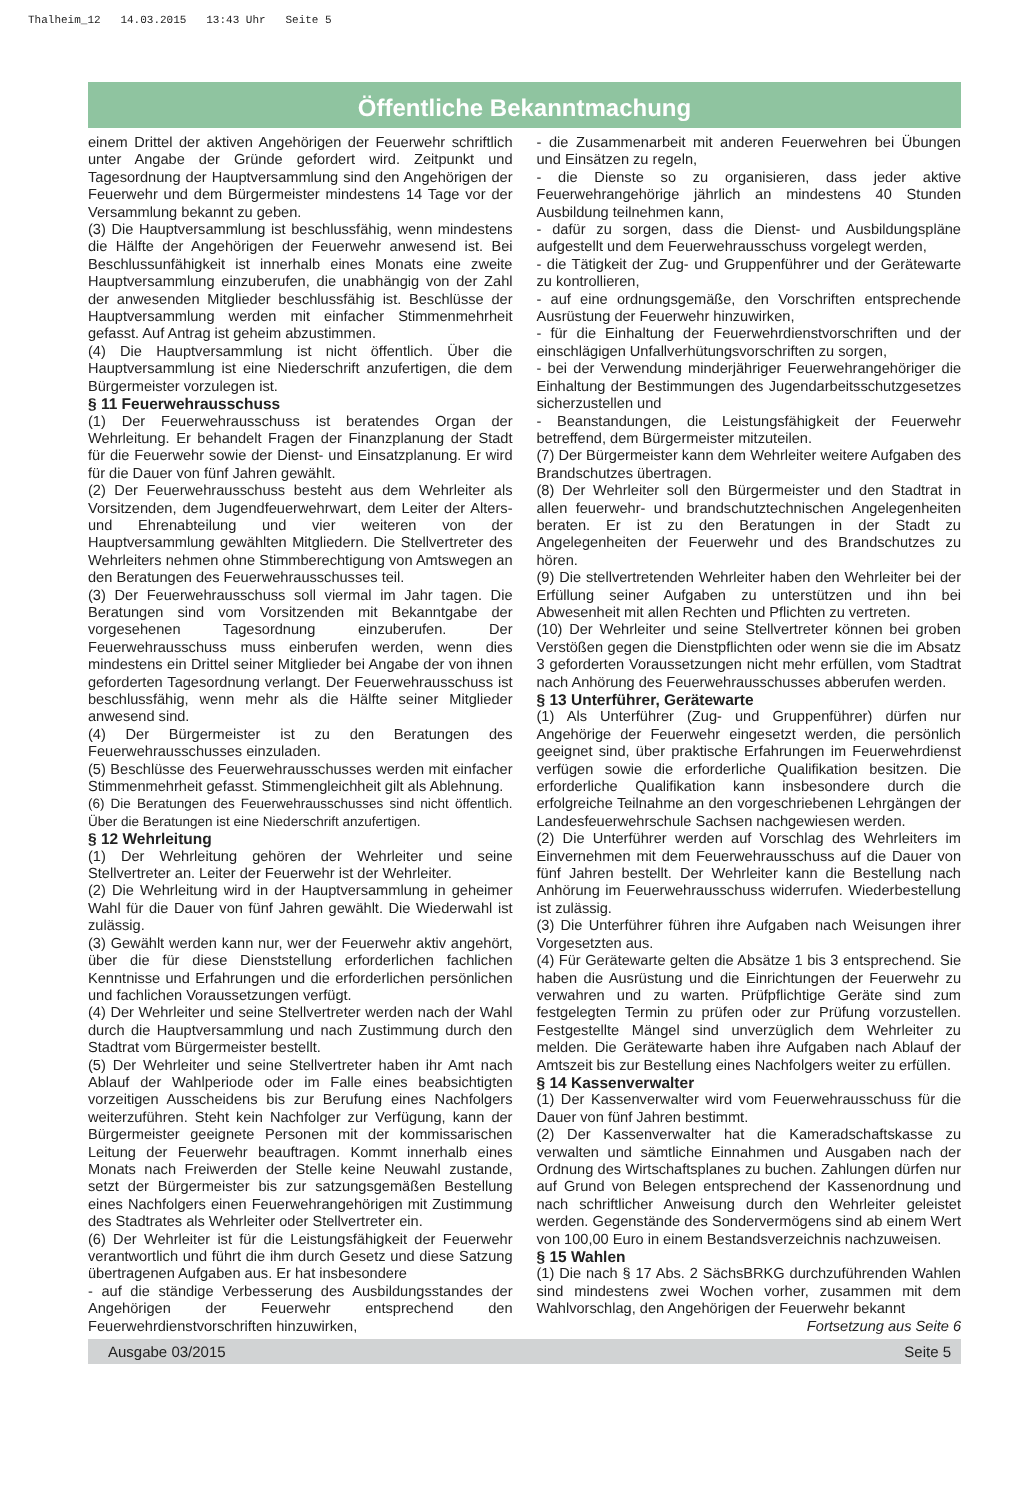Thalheim_12 14.03.2015 13:43 Uhr Seite 5
Öffentliche Bekanntmachung
einem Drittel der aktiven Angehörigen der Feuerwehr schriftlich unter Angabe der Gründe gefordert wird. Zeitpunkt und Tagesordnung der Hauptversammlung sind den Angehörigen der Feuerwehr und dem Bürgermeister mindestens 14 Tage vor der Versammlung bekannt zu geben.
(3) Die Hauptversammlung ist beschlussfähig, wenn mindestens die Hälfte der Angehörigen der Feuerwehr anwesend ist. Bei Beschlussunfähigkeit ist innerhalb eines Monats eine zweite Hauptversammlung einzuberufen, die unabhängig von der Zahl der anwesenden Mitglieder beschlussfähig ist. Beschlüsse der Hauptversammlung werden mit einfacher Stimmenmehrheit gefasst. Auf Antrag ist geheim abzustimmen.
(4) Die Hauptversammlung ist nicht öffentlich. Über die Hauptversammlung ist eine Niederschrift anzufertigen, die dem Bürgermeister vorzulegen ist.
§ 11 Feuerwehrausschuss
(1) Der Feuerwehrausschuss ist beratendes Organ der Wehrleitung. Er behandelt Fragen der Finanzplanung der Stadt für die Feuerwehr sowie der Dienst- und Einsatzplanung. Er wird für die Dauer von fünf Jahren gewählt.
(2) Der Feuerwehrausschuss besteht aus dem Wehrleiter als Vorsitzenden, dem Jugendfeuerwehrwart, dem Leiter der Alters- und Ehrenabteilung und vier weiteren von der Hauptversammlung gewählten Mitgliedern. Die Stellvertreter des Wehrleiters nehmen ohne Stimmberechtigung von Amtswegen an den Beratungen des Feuerwehrausschusses teil.
(3) Der Feuerwehrausschuss soll viermal im Jahr tagen. Die Beratungen sind vom Vorsitzenden mit Bekanntgabe der vorgesehenen Tagesordnung einzuberufen. Der Feuerwehrausschuss muss einberufen werden, wenn dies mindestens ein Drittel seiner Mitglieder bei Angabe der von ihnen geforderten Tagesordnung verlangt. Der Feuerwehrausschuss ist beschlussfähig, wenn mehr als die Hälfte seiner Mitglieder anwesend sind.
(4) Der Bürgermeister ist zu den Beratungen des Feuerwehrausschusses einzuladen.
(5) Beschlüsse des Feuerwehrausschusses werden mit einfacher Stimmenmehrheit gefasst. Stimmengleichheit gilt als Ablehnung.
(6) Die Beratungen des Feuerwehrausschusses sind nicht öffentlich. Über die Beratungen ist eine Niederschrift anzufertigen.
§ 12 Wehrleitung
(1) Der Wehrleitung gehören der Wehrleiter und seine Stellvertreter an. Leiter der Feuerwehr ist der Wehrleiter.
(2) Die Wehrleitung wird in der Hauptversammlung in geheimer Wahl für die Dauer von fünf Jahren gewählt. Die Wiederwahl ist zulässig.
(3) Gewählt werden kann nur, wer der Feuerwehr aktiv angehört, über die für diese Dienststellung erforderlichen fachlichen Kenntnisse und Erfahrungen und die erforderlichen persönlichen und fachlichen Voraussetzungen verfügt.
(4) Der Wehrleiter und seine Stellvertreter werden nach der Wahl durch die Hauptversammlung und nach Zustimmung durch den Stadtrat vom Bürgermeister bestellt.
(5) Der Wehrleiter und seine Stellvertreter haben ihr Amt nach Ablauf der Wahlperiode oder im Falle eines beabsichtigten vorzeitigen Ausscheidens bis zur Berufung eines Nachfolgers weiterzuführen. Steht kein Nachfolger zur Verfügung, kann der Bürgermeister geeignete Personen mit der kommissarischen Leitung der Feuerwehr beauftragen. Kommt innerhalb eines Monats nach Freiwerden der Stelle keine Neuwahl zustande, setzt der Bürgermeister bis zur satzungsgemäßen Bestellung eines Nachfolgers einen Feuerwehrangehörigen mit Zustimmung des Stadtrates als Wehrleiter oder Stellvertreter ein.
(6) Der Wehrleiter ist für die Leistungsfähigkeit der Feuerwehr verantwortlich und führt die ihm durch Gesetz und diese Satzung übertragenen Aufgaben aus. Er hat insbesondere
- auf die ständige Verbesserung des Ausbildungsstandes der Angehörigen der Feuerwehr entsprechend den Feuerwehrdienstvorschriften hinzuwirken,
- die Zusammenarbeit mit anderen Feuerwehren bei Übungen und Einsätzen zu regeln,
- die Dienste so zu organisieren, dass jeder aktive Feuerwehrangehörige jährlich an mindestens 40 Stunden Ausbildung teilnehmen kann,
- dafür zu sorgen, dass die Dienst- und Ausbildungspläne aufgestellt und dem Feuerwehrausschuss vorgelegt werden,
- die Tätigkeit der Zug- und Gruppenführer und der Gerätewarte zu kontrollieren,
- auf eine ordnungsgemäße, den Vorschriften entsprechende Ausrüstung der Feuerwehr hinzuwirken,
- für die Einhaltung der Feuerwehrdienstvorschriften und der einschlägigen Unfallverhütungsvorschriften zu sorgen,
- bei der Verwendung minderjähriger Feuerwehrangehöriger die Einhaltung der Bestimmungen des Jugendarbeitsschutzgesetzes sicherzustellen und
- Beanstandungen, die Leistungsfähigkeit der Feuerwehr betreffend, dem Bürgermeister mitzuteilen.
(7) Der Bürgermeister kann dem Wehrleiter weitere Aufgaben des Brandschutzes übertragen.
(8) Der Wehrleiter soll den Bürgermeister und den Stadtrat in allen feuerwehr- und brandschutztechnischen Angelegenheiten beraten. Er ist zu den Beratungen in der Stadt zu Angelegenheiten der Feuerwehr und des Brandschutzes zu hören.
(9) Die stellvertretenden Wehrleiter haben den Wehrleiter bei der Erfüllung seiner Aufgaben zu unterstützen und ihn bei Abwesenheit mit allen Rechten und Pflichten zu vertreten.
(10) Der Wehrleiter und seine Stellvertreter können bei groben Verstößen gegen die Dienstpflichten oder wenn sie die im Absatz 3 geforderten Voraussetzungen nicht mehr erfüllen, vom Stadtrat nach Anhörung des Feuerwehrausschusses abberufen werden.
§ 13 Unterführer, Gerätewarte
(1) Als Unterführer (Zug- und Gruppenführer) dürfen nur Angehörige der Feuerwehr eingesetzt werden, die persönlich geeignet sind, über praktische Erfahrungen im Feuerwehrdienst verfügen sowie die erforderliche Qualifikation besitzen. Die erforderliche Qualifikation kann insbesondere durch die erfolgreiche Teilnahme an den vorgeschriebenen Lehrgängen der Landesfeuerwehrschule Sachsen nachgewiesen werden.
(2) Die Unterführer werden auf Vorschlag des Wehrleiters im Einvernehmen mit dem Feuerwehrausschuss auf die Dauer von fünf Jahren bestellt. Der Wehrleiter kann die Bestellung nach Anhörung im Feuerwehrausschuss widerrufen. Wiederbestellung ist zulässig.
(3) Die Unterführer führen ihre Aufgaben nach Weisungen ihrer Vorgesetzten aus.
(4) Für Gerätewarte gelten die Absätze 1 bis 3 entsprechend. Sie haben die Ausrüstung und die Einrichtungen der Feuerwehr zu verwahren und zu warten. Prüfpflichtige Geräte sind zum festgelegten Termin zu prüfen oder zur Prüfung vorzustellen. Festgestellte Mängel sind unverzüglich dem Wehrleiter zu melden. Die Gerätewarte haben ihre Aufgaben nach Ablauf der Amtszeit bis zur Bestellung eines Nachfolgers weiter zu erfüllen.
§ 14 Kassenverwalter
(1) Der Kassenverwalter wird vom Feuerwehrausschuss für die Dauer von fünf Jahren bestimmt.
(2) Der Kassenverwalter hat die Kameradschaftskasse zu verwalten und sämtliche Einnahmen und Ausgaben nach der Ordnung des Wirtschaftsplanes zu buchen. Zahlungen dürfen nur auf Grund von Belegen entsprechend der Kassenordnung und nach schriftlicher Anweisung durch den Wehrleiter geleistet werden. Gegenstände des Sondervermögens sind ab einem Wert von 100,00 Euro in einem Bestandsverzeichnis nachzuweisen.
§ 15 Wahlen
(1) Die nach § 17 Abs. 2 SächsBRKG durchzuführenden Wahlen sind mindestens zwei Wochen vorher, zusammen mit dem Wahlvorschlag, den Angehörigen der Feuerwehr bekannt
Fortsetzung aus Seite 6
Ausgabe 03/2015 Seite 5